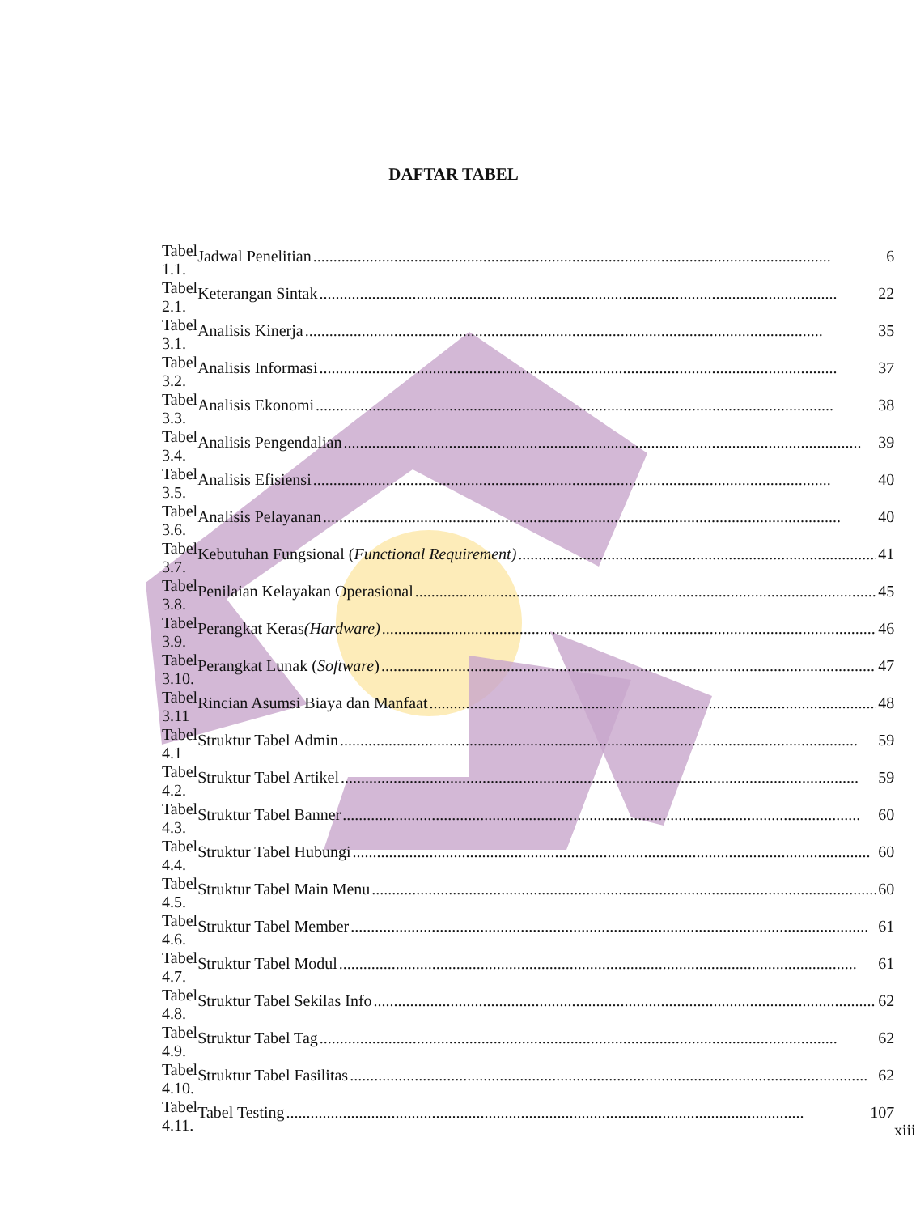DAFTAR TABEL
| Tabel 1.1. | Jadwal Penelitian 6 |
| Tabel 2.1. | Keterangan Sintak 22 |
| Tabel 3.1. | Analisis Kinerja 35 |
| Tabel 3.2. | Analisis Informasi 37 |
| Tabel 3.3. | Analisis Ekonomi 38 |
| Tabel 3.4. | Analisis Pengendalian 39 |
| Tabel 3.5. | Analisis Efisiensi 40 |
| Tabel 3.6. | Analisis Pelayanan 40 |
| Tabel 3.7. | Kebutuhan Fungsional ( Functional Requirement) 41 |
| Tabel 3.8. | Penilaian Kelayakan Operasional 45 |
| Tabel 3.9. | Perangkat Keras (Hardware) 46 |
| Tabel 3.10. | Perangkat Lunak ( Software ) 47 |
| Tabel 3.11 | Rincian Asumsi Biaya dan Manfaat 48 |
| Tabel 4.1 | Struktur Tabel Admin 59 |
| Tabel 4.2. | Struktur Tabel Artikel 59 |
| Tabel 4.3. | Struktur Tabel Banner 60 |
| Tabel 4.4. | Struktur Tabel Hubungi 60 |
| Tabel 4.5. | Struktur Tabel Main Menu 60 |
| Tabel 4.6. | Struktur Tabel Member 61 |
| Tabel 4.7. | Struktur Tabel Modul 61 |
| Tabel 4.8. | Struktur Tabel Sekilas Info 62 |
| Tabel 4.9. | Struktur Tabel Tag 62 |
| Tabel 4.10. | Struktur Tabel Fasilitas 62 |
| Tabel 4.11. | Tabel Testing 107 |
xiii